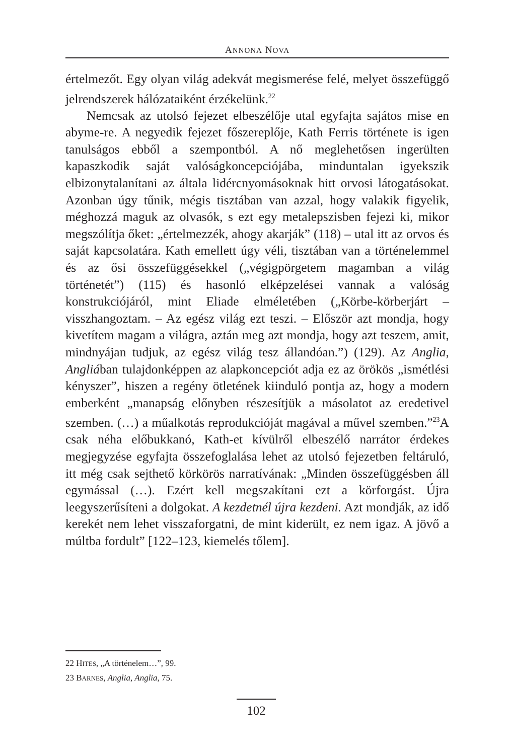ANNONA NOVA
értelmezőt. Egy olyan világ adekvát megismerése felé, melyet összefüggő jelrendszerek hálózataiként érzékelünk.<sup>22</sup>
Nemcsak az utolsó fejezet elbeszélője utal egyfajta sajátos mise en abyme-re. A negyedik fejezet főszereplője, Kath Ferris története is igen tanulságos ebből a szempontból. A nő meglehetősen ingerülten kapaszkodik saját valóságkoncepciójába, minduntalan igyekszik elbizonytalanítani az általa lidércnyomásoknak hitt orvosi látogatásokat. Azonban úgy tűnik, mégis tisztában van azzal, hogy valakik figyelik, méghozzá maguk az olvasók, s ezt egy metalepszisben fejezi ki, mikor megszólítja őket: „értelmezzék, ahogy akarják” (118) – utal itt az orvos és saját kapcsolatára. Kath emellett úgy véli, tisztában van a történelemmel és az ősi összefüggésekkel („végigpörgetem magamban a világ történetét”) (115) és hasonló elképzelései vannak a valóság konstrukciójáról, mint Eliade elméletében („Körbe-körberjárt – visszhangoztam. – Az egész világ ezt teszi. – Először azt mondja, hogy kivetítem magam a világra, aztán meg azt mondja, hogy azt teszem, amit, mindnyájan tudjuk, az egész világ tesz állandóan.”) (129). Az Anglia, Angliában tulajdonképpen az alapkoncepciót adja ez az örökös „ismétlési kényszer”, hiszen a regény ötletének kiinduló pontja az, hogy a modern emberként „manapság előnyben részesítjük a másolatot az eredetivel szemben. (…) a műalkotás reprodukcióját magával a művel szemben.”<sup>23</sup>A csak néha előbukkanó, Kath-et kívülről elbeszélő narrátor érdekes megjegyzése egyfajta összefoglalása lehet az utolsó fejezetben feltáruló, itt még csak sejthető körkörös narratívának: „Minden összefüggésben áll egymással (…). Ezért kell megszakítani ezt a körforgást. Újra leegyszerűsíteni a dolgokat. A kezdetnél újra kezdeni. Azt mondják, az idő kerekét nem lehet visszaforgatni, de mint kiderült, ez nem igaz. A jövő a múltba fordult” [122–123, kiemelés tőlem].
22 HITES, „A történelem…”, 99.
23 BARNES, Anglia, Anglia, 75.
102